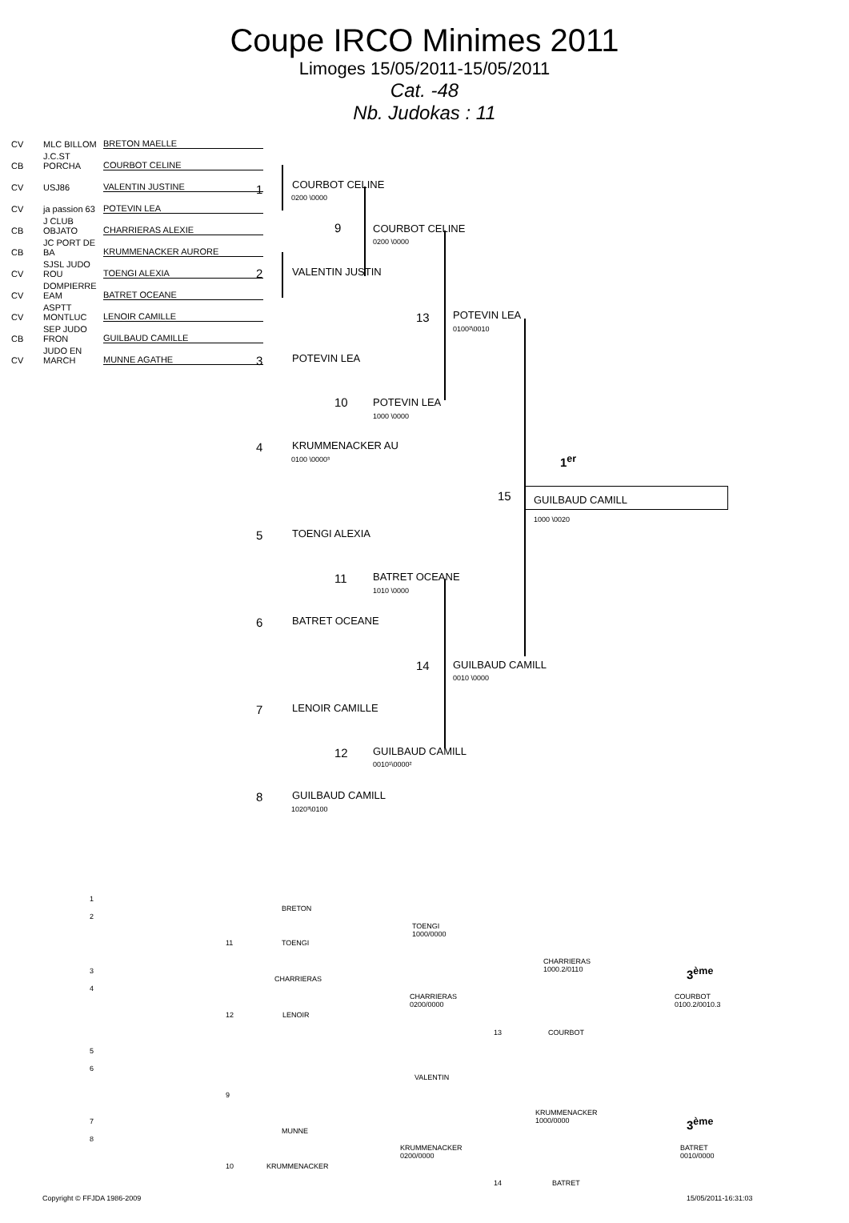Coupe IRCO Minimes 2011
Limoges 15/05/2011-15/05/2011
Cat. -48
Nb. Judokas : 11
CV MLC BILLOM BRETON MAELLE
CB J.C.ST PORCHA COURBOT CELINE
CV USJ86 VALENTIN JUSTINE
CV ja passion 63 POTEVIN LEA
CB J CLUB OBJATO CHARRIERAS ALEXIE
CB JC PORT DE BA KRUMMENACKER AURORE
CV SJSL JUDO ROU TOENGI ALEXIA
CV DOMPIERRE EAM BATRET OCEANE
CV ASPTT MONTLUC LENOIR CAMILLE
CB SEP JUDO FRON GUILBAUD CAMILLE
CV JUDO EN MARCH MUNNE AGATHE
1 COURBOT CELINE
0200 \0000
9 COURBOT CELINE
0200 \0000
2 VALENTIN JUSTIN
13 POTEVIN LEA
0100²\0010
3 POTEVIN LEA
10 POTEVIN LEA
1000 \0000
4 KRUMMENACKER AU
0100 \0000³ 1<sup>er</sup>
15 GUILBAUD CAMILL
1000 \0020
5 TOENGI ALEXIA
11 BATRET OCEANE
1010 \0000
6 BATRET OCEANE
14 GUILBAUD CAMILL
0010 \0000
7 LENOIR CAMILLE
12 GUILBAUD CAMILL
0010¹\0000²
8 GUILBAUD CAMILL
1020³\0100
1
2
BRETON
11 TOENGI
TOENGI
1000/0000
3
4
CHARRIERAS
CHARRIERAS
1000.2/0110
3<sup>ème</sup>
CHARRIERAS
0200/0000
COURBOT
0100.2/0010.3
12 LENOIR
13 COURBOT
5
6
VALENTIN
9
KRUMMENACKER
1000/0000
3<sup>ème</sup>
7
8
MUNNE
KRUMMENACKER
0200/0000
BATRET
0010/0000
10 KRUMMENACKER
14 BATRET
Copyright © FFJDA 1986-2009 15/05/2011-16:31:03